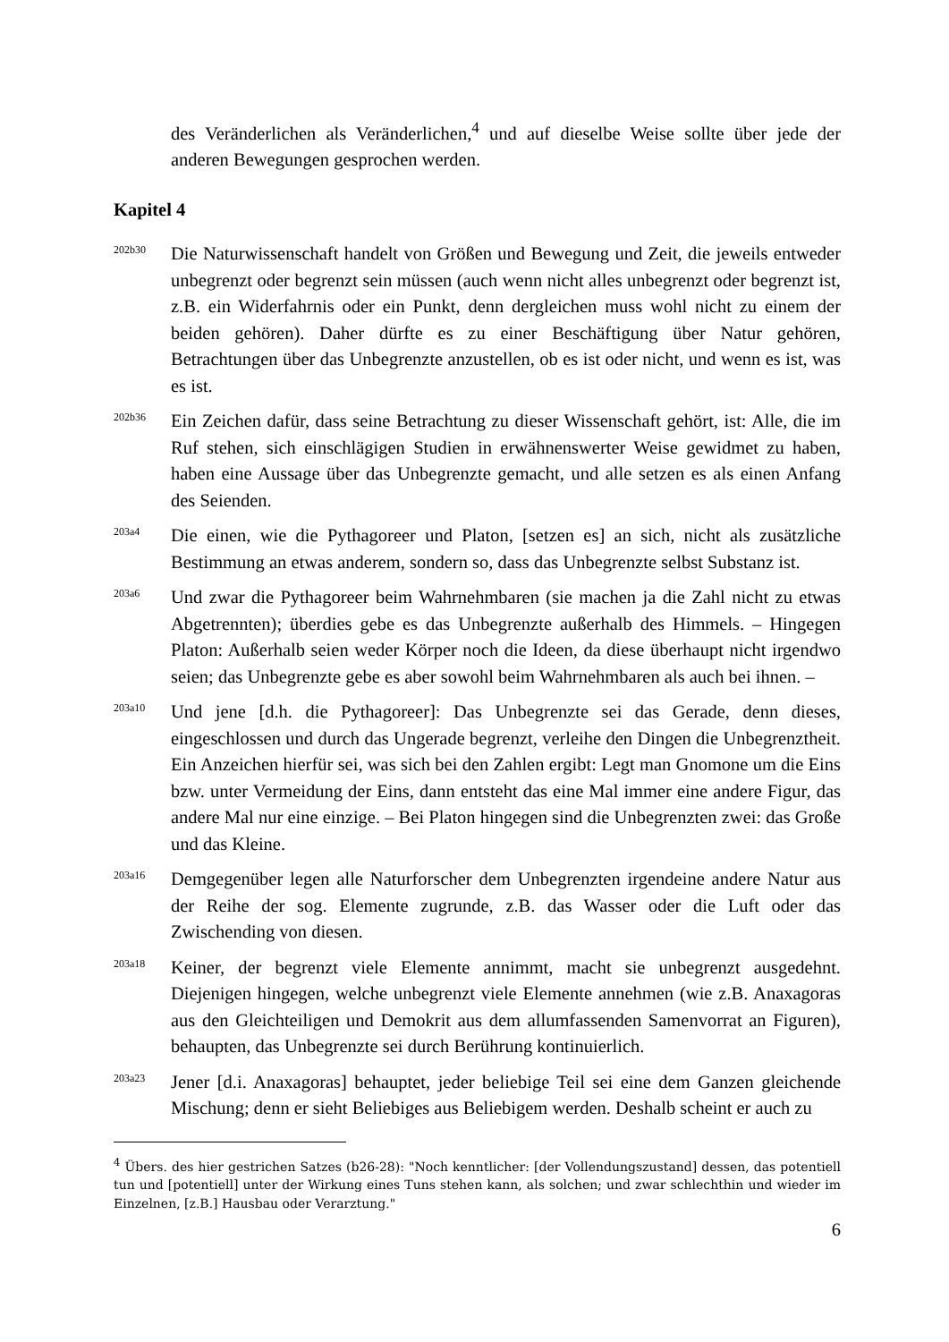des Veränderlichen als Veränderlichen,<sup>4</sup> und auf dieselbe Weise sollte über jede der anderen Bewegungen gesprochen werden.
Kapitel 4
202b30
Die Naturwissenschaft handelt von Größen und Bewegung und Zeit, die jeweils entweder unbegrenzt oder begrenzt sein müssen (auch wenn nicht alles unbegrenzt oder begrenzt ist, z.B. ein Widerfahrnis oder ein Punkt, denn dergleichen muss wohl nicht zu einem der beiden gehören). Daher dürfte es zu einer Beschäftigung über Natur gehören, Betrachtungen über das Unbegrenzte anzustellen, ob es ist oder nicht, und wenn es ist, was es ist.
202b36
Ein Zeichen dafür, dass seine Betrachtung zu dieser Wissenschaft gehört, ist: Alle, die im Ruf stehen, sich einschlägigen Studien in erwähnenswerter Weise gewidmet zu haben, haben eine Aussage über das Unbegrenzte gemacht, und alle setzen es als einen Anfang des Seienden.
203a4
Die einen, wie die Pythagoreer und Platon, [setzen es] an sich, nicht als zusätzliche Bestimmung an etwas anderem, sondern so, dass das Unbegrenzte selbst Substanz ist.
203a6
Und zwar die Pythagoreer beim Wahrnehmbaren (sie machen ja die Zahl nicht zu etwas Abgetrennten); überdies gebe es das Unbegrenzte außerhalb des Himmels. – Hingegen Platon: Außerhalb seien weder Körper noch die Ideen, da diese überhaupt nicht irgendwo seien; das Unbegrenzte gebe es aber sowohl beim Wahrnehmbaren als auch bei ihnen. –
203a10
Und jene [d.h. die Pythagoreer]: Das Unbegrenzte sei das Gerade, denn dieses, eingeschlossen und durch das Ungerade begrenzt, verleihe den Dingen die Unbegrenztheit. Ein Anzeichen hierfür sei, was sich bei den Zahlen ergibt: Legt man Gnomone um die Eins bzw. unter Vermeidung der Eins, dann entsteht das eine Mal immer eine andere Figur, das andere Mal nur eine einzige. – Bei Platon hingegen sind die Unbegrenzten zwei: das Große und das Kleine.
203a16
Demgegenüber legen alle Naturforscher dem Unbegrenzten irgendeine andere Natur aus der Reihe der sog. Elemente zugrunde, z.B. das Wasser oder die Luft oder das Zwischending von diesen.
203a18
Keiner, der begrenzt viele Elemente annimmt, macht sie unbegrenzt ausgedehnt. Diejenigen hingegen, welche unbegrenzt viele Elemente annehmen (wie z.B. Anaxagoras aus den Gleichteiligen und Demokrit aus dem allumfassenden Samenvorrat an Figuren), behaupten, das Unbegrenzte sei durch Berührung kontinuierlich.
203a23
Jener [d.i. Anaxagoras] behauptet, jeder beliebige Teil sei eine dem Ganzen gleichende Mischung; denn er sieht Beliebiges aus Beliebigem werden. Deshalb scheint er auch zu
<sup>4</sup> Übers. des hier gestrichen Satzes (b26-28): "Noch kenntlicher: [der Vollendungszustand] dessen, das potentiell tun und [potentiell] unter der Wirkung eines Tuns stehen kann, als solchen; und zwar schlechthin und wieder im Einzelnen, [z.B.] Hausbau oder Verarztung."
6